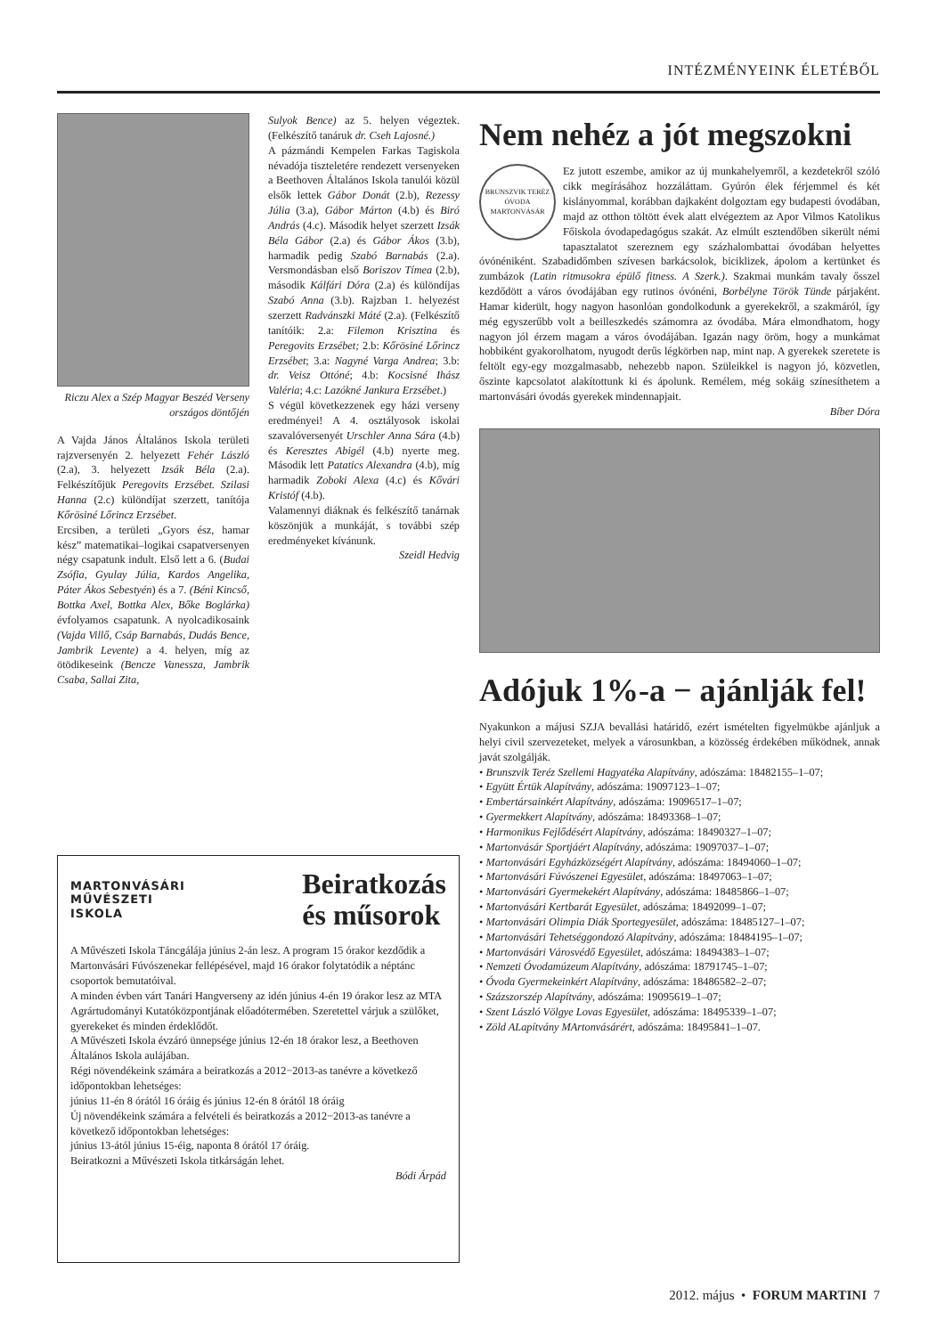INTÉZMÉNYEINK ÉLETÉBŐL
Riczu Alex a Szép Magyar Beszéd Verseny országos döntőjén
A Vajda János Általános Iskola területi rajzversenyén 2. helyezett Fehér László (2.a), 3. helyezett Izsák Béla (2.a). Felkészítőjük Peregovits Erzsébet. Szilasi Hanna (2.c) különdíjat szerzett, tanítója Kőrösiné Lőrincz Erzsébet.
Ercsiben, a területi „Gyors ész, hamar kész” matematikai–logikai csapatversenyen négy csapatunk indult. Első lett a 6. (Budai Zsófia, Gyulay Júlia, Kardos Angelika, Páter Ákos Sebestyén) és a 7. (Béni Kincső, Bottka Axel, Bottka Alex, Bőke Boglárka) évfolyamos csapatunk. A nyolcadikosaink (Vajda Villő, Csáp Barnabás, Dudás Bence, Jambrik Levente) a 4. helyen, míg az ötödikeseink (Bencze Vanessza, Jambrik Csaba, Sallai Zita,
Sulyok Bence) az 5. helyen végeztek. (Felkészítő tanáruk dr. Cseh Lajosné.)
A pázmándi Kempelen Farkas Tagiskola névadója tiszteletére rendezett versenyeken a Beethoven Általános Iskola tanulói közül elsők lettek Gábor Donát (2.b), Rezessy Júlia (3.a), Gábor Márton (4.b) és Biró András (4.c). Második helyet szerzett Izsák Béla Gábor (2.a) és Gábor Ákos (3.b), harmadik pedig Szabó Barnabás (2.a). Versmondásban első Boriszov Tímea (2.b), második Kálfári Dóra (2.a) és különdíjas Szabó Anna (3.b). Rajzban 1. helyezést szerzett Radvánszki Máté (2.a). (Felkészítő tanítóik: 2.a: Filemon Krisztina és Peregovits Erzsébet; 2.b: Kőrösiné Lőrincz Erzsébet; 3.a: Nagyné Varga Andrea; 3.b: dr. Veisz Ottóné; 4.b: Kocsisné Ihász Valéria; 4.c: Lazókné Jankura Erzsébet.)
S végül következzenek egy házi verseny eredményei! A 4. osztályosok iskolai szavalóversenyét Urschler Anna Sára (4.b) és Keresztes Abigél (4.b) nyerte meg. Második lett Patatics Alexandra (4.b), míg harmadik Zoboki Alexa (4.c) és Kővári Kristóf (4.b).
Valamennyi diáknak és felkészítő tanárnak köszönjük a munkáját, s további szép eredményeket kívánunk.
Szeidl Hedvig
Nem nehéz a jót megszokni
BRUNSZVIK TERÉZ ÓVODA MARTONVÁSÁR
Ez jutott eszembe, amikor az új munkahelyemről, a kezdetekről szóló cikk megírásához hozzáláttam. Gyúrón élek férjemmel és két kislányommal, korábban dajkaként dolgoztam egy budapesti óvodában, majd az otthon töltött évek alatt elvégeztem az Apor Vilmos Katolikus Főiskola óvodapedagógus szakát. Az elmúlt esztendőben sikerült némi tapasztalatot szereznem egy százhalombattai óvodában helyettes óvónéniként. Szabadidőmben szívesen barkácsolok, biciklizek, ápolom a kertünket és zumbázok (Latin ritmusokra épülő fitness. A Szerk.). Szakmai munkám tavaly ősszel kezdődött a város óvodájában egy rutinos óvónéni, Borbélyne Török Tünde párjaként. Hamar kiderült, hogy nagyon hasonlóan gondolkodunk a gyerekekről, a szakmáról, így még egyszerűbb volt a beilleszkedés számomra az óvodába. Mára elmondhatom, hogy nagyon jól érzem magam a város óvodájában. Igazán nagy öröm, hogy a munkámat hobbiként gyakorolhatom, nyugodt derűs légkörben nap, mint nap. A gyerekek szeretete is feltölt egy-egy mozgalmasabb, nehezebb napon. Szüleikkel is nagyon jó, közvetlen, őszinte kapcsolatot alakítottunk ki és ápolunk. Remélem, még sokáig színesíthetem a martonvásári óvodás gyerekek mindennapjait.
Bíber Dóra
Adójuk 1%-a − ajánlják fel!
Nyakunkon a májusi SZJA bevallási határidő, ezért ismételten figyelmükbe ajánljuk a helyi civil szervezeteket, melyek a városunkban, a közösség érdekében működnek, annak javát szolgálják.
• Brunszvik Teréz Szellemi Hagyatéka Alapítvány, adószáma: 18482155–1–07;
• Együtt Értük Alapítvány, adószáma: 19097123–1–07;
• Embertársainkért Alapítvány, adószáma: 19096517–1–07;
• Gyermekkert Alapítvány, adószáma: 18493368–1–07;
• Harmonikus Fejlődésért Alapítvány, adószáma: 18490327–1–07;
• Martonvásár Sportjáért Alapítvány, adószáma: 19097037–1–07;
• Martonvásári Egyházközségért Alapítvány, adószáma: 18494060–1–07;
• Martonvásári Fúvószenei Egyesület, adószáma: 18497063–1–07;
• Martonvásári Gyermekekért Alapítvány, adószáma: 18485866–1–07;
• Martonvásári Kertbarát Egyesület, adószáma: 18492099–1–07;
• Martonvásári Olimpia Diák Sportegyesület, adószáma: 18485127–1–07;
• Martonvásári Tehetséggondozó Alapítvány, adószáma: 18484195–1–07;
• Martonvásári Városvédő Egyesület, adószáma: 18494383–1–07;
• Nemzeti Óvodamúzeum Alapítvány, adószáma: 18791745–1–07;
• Óvoda Gyermekeinkért Alapítvány, adószáma: 18486582–2–07;
• Százszorszép Alapítvány, adószáma: 19095619–1–07;
• Szent László Völgye Lovas Egyesület, adószáma: 18495339–1–07;
• Zöld ALapítvány MArtonvásárért, adószáma: 18495841–1–07.
MARTONVÁSÁRI
MŰVÉSZETI
ISKOLA
Beiratkozás
és műsorok
A Művészeti Iskola Táncgálája június 2-án lesz. A program 15 órakor kezdődik a Martonvásári Fúvószenekar fellépésével, majd 16 órakor folytatódik a néptánc csoportok bemutatóival.
A minden évben várt Tanári Hangverseny az idén június 4-én 19 órakor lesz az MTA Agrártudományi Kutatóközpontjának előadótermében. Szeretettel várjuk a szülőket, gyerekeket és minden érdeklődőt.
A Művészeti Iskola évzáró ünnepsége június 12-én 18 órakor lesz, a Beethoven Általános Iskola aulájában.
Régi növendékeink számára a beiratkozás a 2012−2013-as tanévre a következő időpontokban lehetséges:
június 11-én 8 órától 16 óráig és június 12-én 8 órától 18 óráig
Új növendékeink számára a felvételi és beiratkozás a 2012−2013-as tanévre a következő időpontokban lehetséges:
június 13-ától június 15-éig, naponta 8 órától 17 óráig.
Beiratkozni a Művészeti Iskola titkárságán lehet.
Bódi Árpád
2012. május • FORUM MARTINI 7